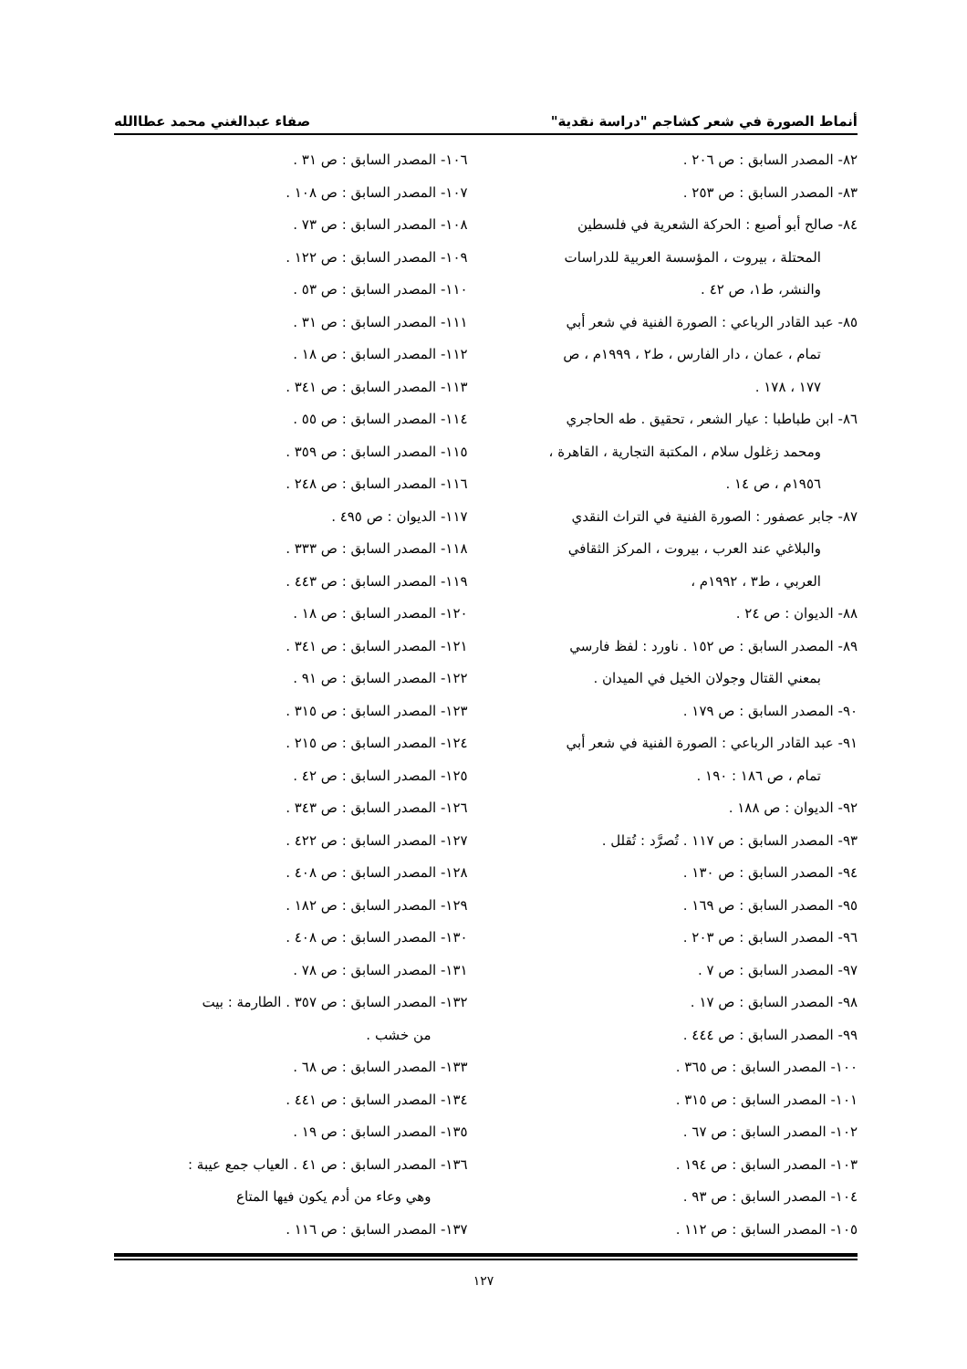أنماط الصورة في شعر كشاجم "دراسة نقدية" صفاء عبدالغني محمد عطاالله
٨٢- المصدر السابق : ص ٢٠٦ .
٨٣- المصدر السابق : ص ٢٥٣ .
٨٤- صالح أبو أصبع : الحركة الشعرية في فلسطين
المحتلة ، بيروت ، المؤسسة العربية للدراسات
والنشر، ط١، ص ٤٢ .
٨٥- عبد القادر الرباعي : الصورة الفنية في شعر أبي
تمام ، عمان ، دار الفارس ، ط٢ ، ١٩٩٩م ، ص
١٧٧ ، ١٧٨ .
٨٦- ابن طباطبا : عيار الشعر ، تحقيق . طه الحاجري
ومحمد زغلول سلام ، المكتبة التجارية ، القاهرة ،
١٩٥٦م ، ص ١٤ .
٨٧- جابر عصفور : الصورة الفنية في التراث النقدي
والبلاغي عند العرب ، بيروت ، المركز الثقافي
العربي ، ط٣ ، ١٩٩٢م ،
٨٨- الديوان : ص ٢٤ .
٨٩- المصدر السابق : ص ١٥٢ . ناورد : لفظ فارسي
بمعني القتال وجولان الخيل في الميدان .
٩٠- المصدر السابق : ص ١٧٩ .
٩١- عبد القادر الرباعي : الصورة الفنية في شعر أبي
تمام ، ص ١٨٦ : ١٩٠ .
٩٢- الديوان : ص ١٨٨ .
٩٣- المصدر السابق : ص ١١٧ . تُصرَّد : تُقلل .
٩٤- المصدر السابق : ص ١٣٠ .
٩٥- المصدر السابق : ص ١٦٩ .
٩٦- المصدر السابق : ص ٢٠٣ .
٩٧- المصدر السابق : ص ٧ .
٩٨- المصدر السابق : ص ١٧ .
٩٩- المصدر السابق : ص ٤٤٤ .
١٠٠- المصدر السابق : ص ٣٦٥ .
١٠١- المصدر السابق : ص ٣١٥ .
١٠٢- المصدر السابق : ص ٦٧ .
١٠٣- المصدر السابق : ص ١٩٤ .
١٠٤- المصدر السابق : ص ٩٣ .
١٠٥- المصدر السابق : ص ١١٢ .
١٠٦- المصدر السابق : ص ٣١ .
١٠٧- المصدر السابق : ص ١٠٨ .
١٠٨- المصدر السابق : ص ٧٣ .
١٠٩- المصدر السابق : ص ١٢٢ .
١١٠- المصدر السابق : ص ٥٣ .
١١١- المصدر السابق : ص ٣١ .
١١٢- المصدر السابق : ص ١٨ .
١١٣- المصدر السابق : ص ٣٤١ .
١١٤- المصدر السابق : ص ٥٥ .
١١٥- المصدر السابق : ص ٣٥٩ .
١١٦- المصدر السابق : ص ٢٤٨ .
١١٧- الديوان : ص ٤٩٥ .
١١٨- المصدر السابق : ص ٣٣٣ .
١١٩- المصدر السابق : ص ٤٤٣ .
١٢٠- المصدر السابق : ص ١٨ .
١٢١- المصدر السابق : ص ٣٤١ .
١٢٢- المصدر السابق : ص ٩١ .
١٢٣- المصدر السابق : ص ٣١٥ .
١٢٤- المصدر السابق : ص ٢١٥ .
١٢٥- المصدر السابق : ص ٤٢ .
١٢٦- المصدر السابق : ص ٣٤٣ .
١٢٧- المصدر السابق : ص ٤٢٢ .
١٢٨- المصدر السابق : ص ٤٠٨ .
١٢٩- المصدر السابق : ص ١٨٢ .
١٣٠- المصدر السابق : ص ٤٠٨ .
١٣١- المصدر السابق : ص ٧٨ .
١٣٢- المصدر السابق : ص ٣٥٧ . الطارمة : بيت
من خشب .
١٣٣- المصدر السابق : ص ٦٨ .
١٣٤- المصدر السابق : ص ٤٤١ .
١٣٥- المصدر السابق : ص ١٩ .
١٣٦- المصدر السابق : ص ٤١ . العياب جمع عيبة :
وهي وعاء من أدم يكون فيها المتاع
١٣٧- المصدر السابق : ص ١١٦ .
١٢٧